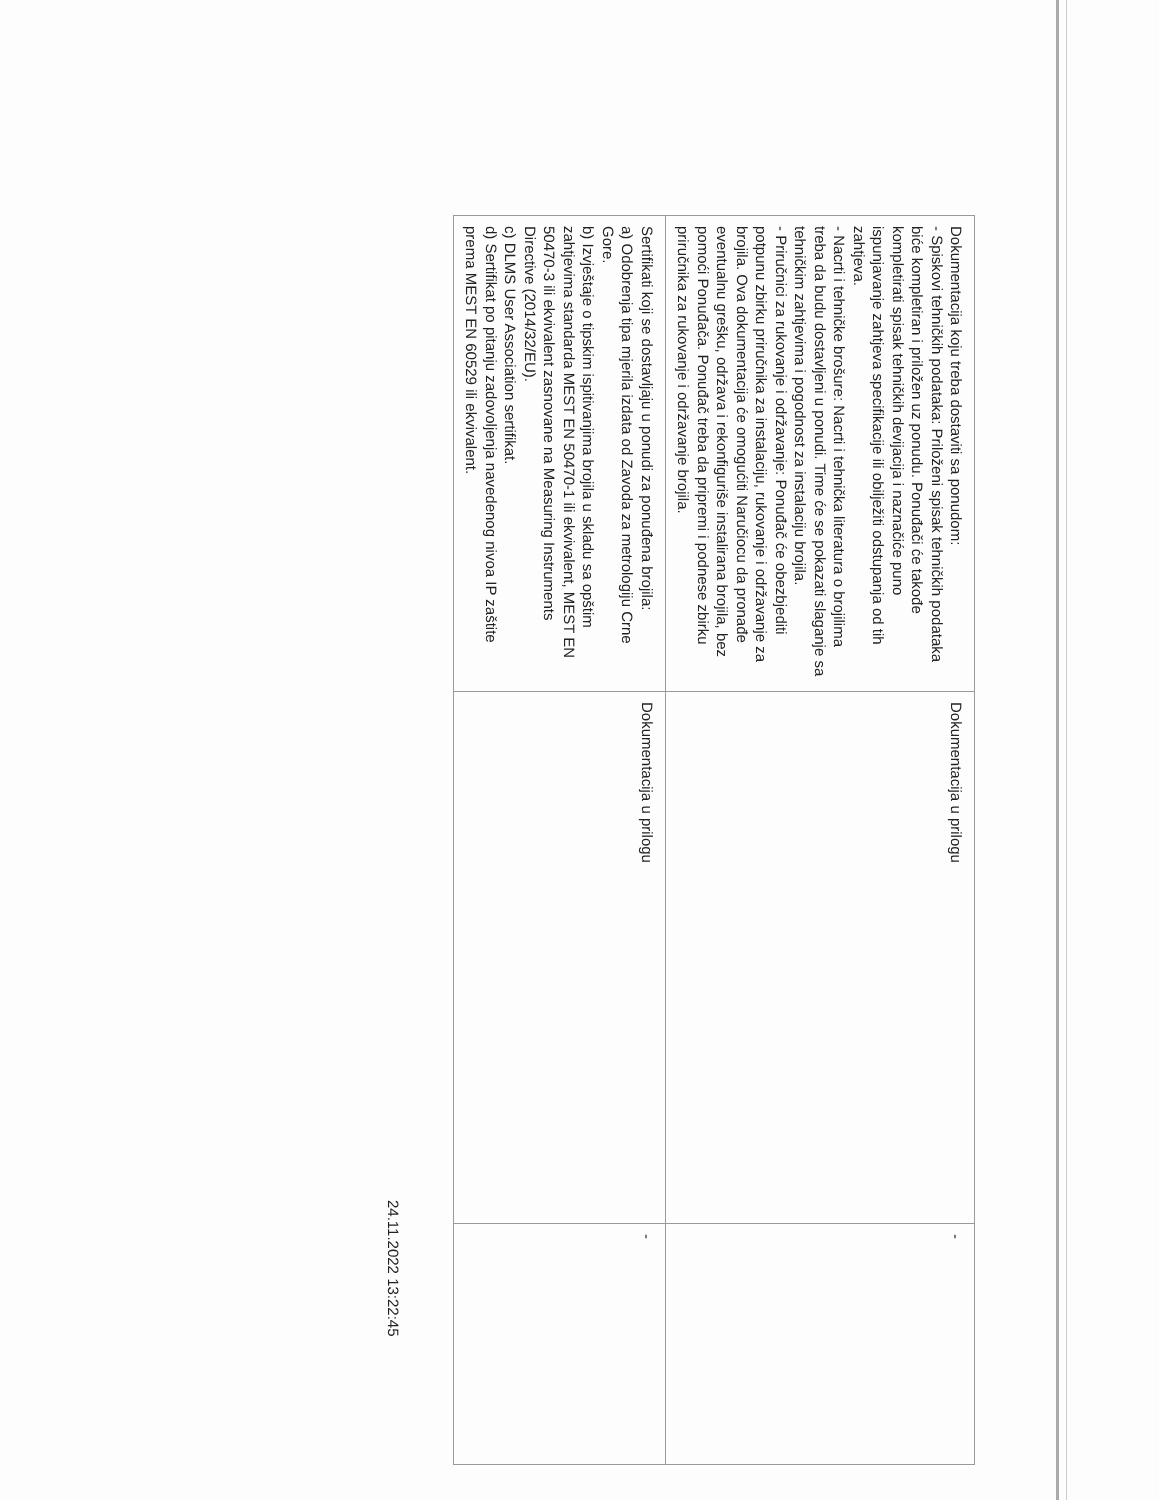| Dokumentacija koju treba dostaviti sa ponudom: - Spiskovi tehničkih podataka: Priloženi spisak tehničkih podataka biće kompletiran i priložen uz ponudu. Ponuđači će takođe kompletirati spisak tehničkih devijacija i naznačiće puno ispunjavanje zahtjeva specifikacije ili obilježiti odstupanja od tih zahtjeva. - Nacrti i tehničke brošure: Nacrti i tehnička literatura o brojilima treba da budu dostavljeni u ponudi. Time će se pokazati slaganje sa tehničkim zahtjevima i pogodnost za instalaciju brojila. - Priručnici za rukovanje i održavanje: Ponuđač će obezbjediti potpunu zbirku priručnika za instalaciju, rukovanje i održavanje za brojila. Ova dokumentacija će omogućiti Naručiocu da pronađe eventualnu grešku, održava i rekonfiguriše instalirana brojila, bez pomoći Ponuđača. Ponuđač treba da pripremi i podnese zbirku priručnika za rukovanje i održavanje brojila. | Dokumentacija u prilogu | - |
| Sertifikati koji se dostavljaju u ponudi za ponuđena brojila: a) Odobrenja tipa mjerila izdata od Zavoda za metrologiju Crne Gore. b) Izvještaje o tipskim ispitivanjima brojila u skladu sa opštim zahtjevima standarda MEST EN 50470-1 ili ekvivalent, MEST EN 50470-3 ili ekvivalent zasnovane na Measuring Instruments Directive (2014/32/EU). c) DLMS User Association sertifikat. d) Sertifikat po pitanju zadovoljenja navedenog nivoa IP zaštite prema MEST EN 60529 ili ekvivalent. | Dokumentacija u prilogu | - |
24.11.2022 13:22:45